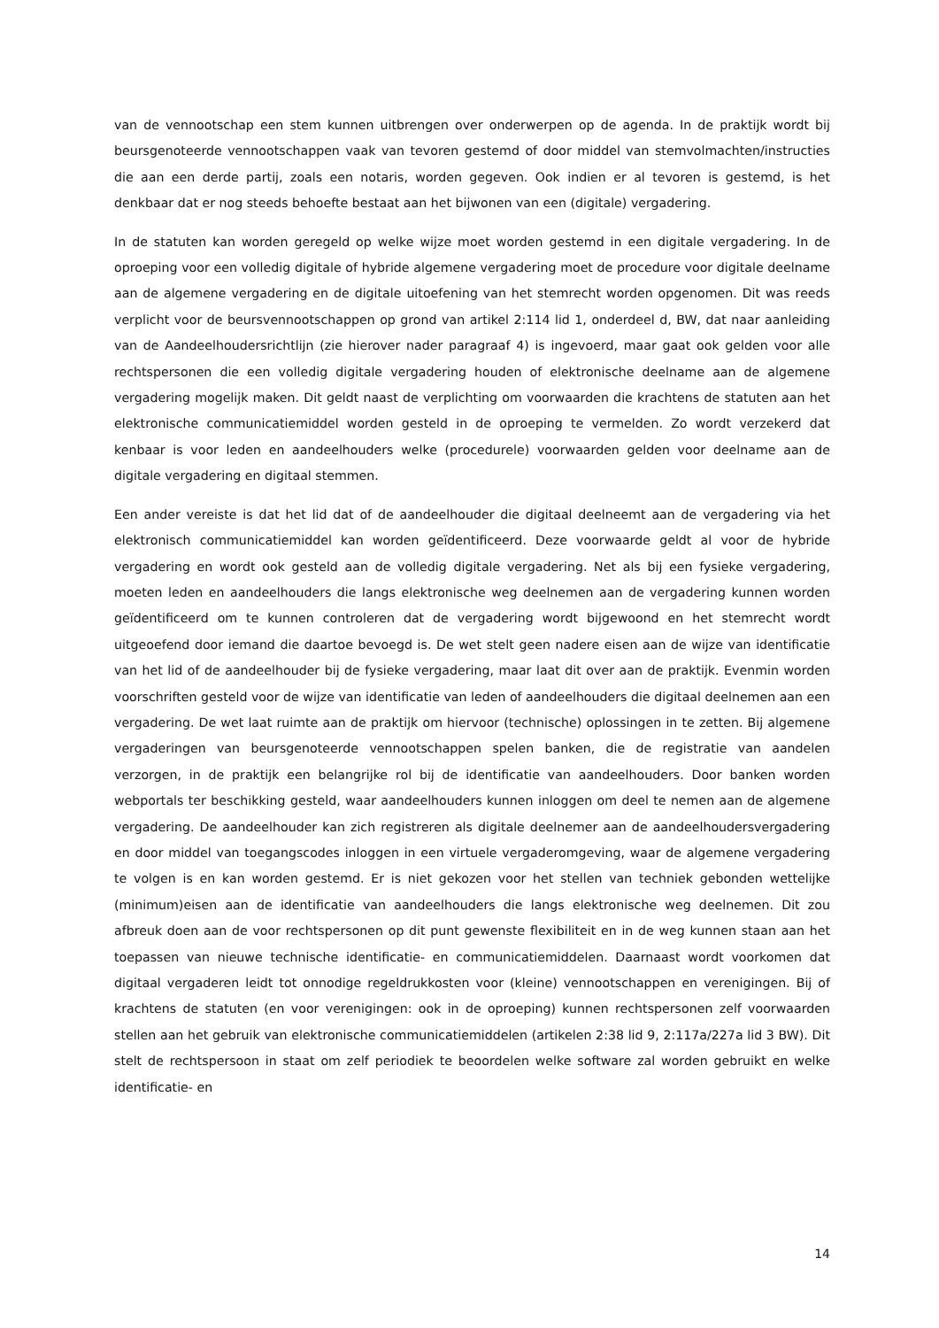van de vennootschap een stem kunnen uitbrengen over onderwerpen op de agenda. In de praktijk wordt bij beursgenoteerde vennootschappen vaak van tevoren gestemd of door middel van stemvolmachten/instructies die aan een derde partij, zoals een notaris, worden gegeven. Ook indien er al tevoren is gestemd, is het denkbaar dat er nog steeds behoefte bestaat aan het bijwonen van een (digitale) vergadering.
In de statuten kan worden geregeld op welke wijze moet worden gestemd in een digitale vergadering. In de oproeping voor een volledig digitale of hybride algemene vergadering moet de procedure voor digitale deelname aan de algemene vergadering en de digitale uitoefening van het stemrecht worden opgenomen. Dit was reeds verplicht voor de beursvennootschappen op grond van artikel 2:114 lid 1, onderdeel d, BW, dat naar aanleiding van de Aandeelhoudersrichtlijn (zie hierover nader paragraaf 4) is ingevoerd, maar gaat ook gelden voor alle rechtspersonen die een volledig digitale vergadering houden of elektronische deelname aan de algemene vergadering mogelijk maken. Dit geldt naast de verplichting om voorwaarden die krachtens de statuten aan het elektronische communicatiemiddel worden gesteld in de oproeping te vermelden. Zo wordt verzekerd dat kenbaar is voor leden en aandeelhouders welke (procedurele) voorwaarden gelden voor deelname aan de digitale vergadering en digitaal stemmen.
Een ander vereiste is dat het lid dat of de aandeelhouder die digitaal deelneemt aan de vergadering via het elektronisch communicatiemiddel kan worden geïdentificeerd. Deze voorwaarde geldt al voor de hybride vergadering en wordt ook gesteld aan de volledig digitale vergadering. Net als bij een fysieke vergadering, moeten leden en aandeelhouders die langs elektronische weg deelnemen aan de vergadering kunnen worden geïdentificeerd om te kunnen controleren dat de vergadering wordt bijgewoond en het stemrecht wordt uitgeoefend door iemand die daartoe bevoegd is. De wet stelt geen nadere eisen aan de wijze van identificatie van het lid of de aandeelhouder bij de fysieke vergadering, maar laat dit over aan de praktijk. Evenmin worden voorschriften gesteld voor de wijze van identificatie van leden of aandeelhouders die digitaal deelnemen aan een vergadering. De wet laat ruimte aan de praktijk om hiervoor (technische) oplossingen in te zetten. Bij algemene vergaderingen van beursgenoteerde vennootschappen spelen banken, die de registratie van aandelen verzorgen, in de praktijk een belangrijke rol bij de identificatie van aandeelhouders. Door banken worden webportals ter beschikking gesteld, waar aandeelhouders kunnen inloggen om deel te nemen aan de algemene vergadering. De aandeelhouder kan zich registreren als digitale deelnemer aan de aandeelhoudersvergadering en door middel van toegangscodes inloggen in een virtuele vergaderomgeving, waar de algemene vergadering te volgen is en kan worden gestemd. Er is niet gekozen voor het stellen van techniek gebonden wettelijke (minimum)eisen aan de identificatie van aandeelhouders die langs elektronische weg deelnemen. Dit zou afbreuk doen aan de voor rechtspersonen op dit punt gewenste flexibiliteit en in de weg kunnen staan aan het toepassen van nieuwe technische identificatie- en communicatiemiddelen. Daarnaast wordt voorkomen dat digitaal vergaderen leidt tot onnodige regeldrukkosten voor (kleine) vennootschappen en verenigingen. Bij of krachtens de statuten (en voor verenigingen: ook in de oproeping) kunnen rechtspersonen zelf voorwaarden stellen aan het gebruik van elektronische communicatiemiddelen (artikelen 2:38 lid 9, 2:117a/227a lid 3 BW). Dit stelt de rechtspersoon in staat om zelf periodiek te beoordelen welke software zal worden gebruikt en welke identificatie- en
14